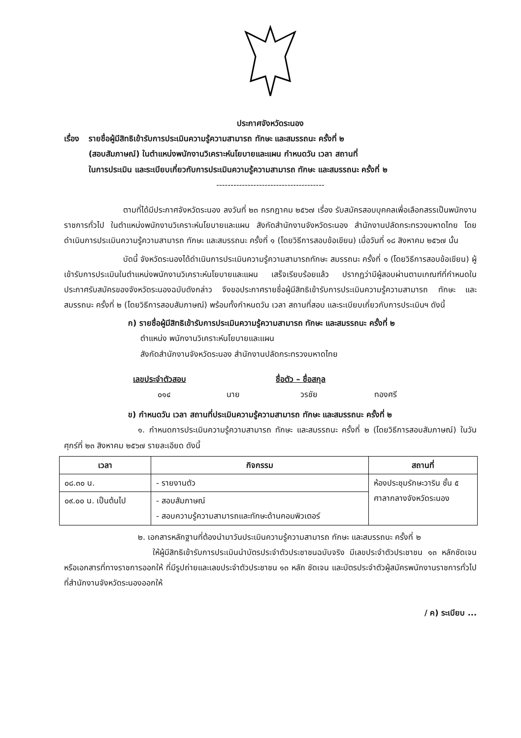ประกาศจังหวัดระนอง
เรื่อง
รายชื่อผู้มีสิทธิเข้ารับการประเมินความรู้ความสามารถ ทักษะ และสมรรถนะ ครั้งที่ ๒
(สอบสัมภาษณ์) ในตำแหน่งพนักงานวิเคราะห์นโยบายและแผน กำหนดวัน เวลา สถานที่
ในการประเมิน และระเบียบเกี่ยวกับการประเมินความรู้ความสามารถ ทักษะ และสมรรถนะ ครั้งที่ ๒
--------------------------------------
ตามที่ได้มีประกาศจังหวัดระนอง ลงวันที่ ๒๓ กรกฎาคม ๒๕๖๗ เรื่อง รับสมัครสอบบุคคลเพื่อเลือกสรรเป็นพนักงานราชการทั่วไป ในตำแหน่งพนักงานวิเคราะห์นโยบายและแผน สังกัดสำนักงานจังหวัดระนอง สำนักงานปลัดกระทรวงมหาดไทย โดยดำเนินการประเมินความรู้ความสามารถ ทักษะ และสมรรถนะ ครั้งที่ ๑ (โดยวิธีการสอบข้อเขียน) เมื่อวันที่ ๑๘ สิงหาคม ๒๕๖๗ นั้น
บัดนี้ จังหวัดระนองได้ดำเนินการประเมินความรู้ความสามารถทักษะ สมรรถนะ ครั้งที่ ๑ (โดยวิธีการสอบข้อเขียน) ผู้เข้ารับการประเมินในตำแหน่งพนักงานวิเคราะห์นโยบายและแผน เสร็จเรียบร้อยแล้ว ปรากฏว่ามีผู้สอบผ่านตามเกณฑ์ที่กำหนดในประกาศรับสมัครของจังหวัดระนองฉบับดังกล่าว จึงขอประกาศรายชื่อผู้มีสิทธิเข้ารับการประเมินความรู้ความสามารถ ทักษะ และสมรรถนะ ครั้งที่ ๒ (โดยวิธีการสอบสัมภาษณ์) พร้อมทั้งกำหนดวัน เวลา สถานที่สอบ และระเบียบเกี่ยวกับการประเมินฯ ดังนี้
ก) รายชื่อผู้มีสิทธิเข้ารับการประเมินความรู้ความสามารถ ทักษะ และสมรรถนะ ครั้งที่ ๒
ตำแหน่ง พนักงานวิเคราะห์นโยบายและแผน
สังกัดสำนักงานจังหวัดระนอง สำนักงานปลัดกระทรวงมหาดไทย
เลขประจำตัวสอบ ชื่อตัว – ชื่อสกุล
๐๑๔ นาย วรชัย ทองศรี
ข) กำหนดวัน เวลา สถานที่ประเมินความรู้ความสามารถ ทักษะ และสมรรถนะ ครั้งที่ ๒
๑. กำหนดการประเมินความรู้ความสามารถ ทักษะ และสมรรถนะ ครั้งที่ ๒ (โดยวิธีการสอบสัมภาษณ์) ในวันศุกร์ที่ ๒๓ สิงหาคม ๒๕๖๗ รายละเอียด ดังนี้
| เวลา | กิจกรรม | สถานที่ |
| --- | --- | --- |
| ๐๘.๓๐ น. | - รายงานตัว | ห้องประชุมรักษะวาริน ชั้น ๕ ศาลากลางจังหวัดระนอง |
| ๐๙.๐๐ น. เป็นต้นไป | - สอบสัมภาษณ์ - สอบความรู้ความสามารถและทักษะด้านคอมพิวเตอร์ | |
๒. เอกสารหลักฐานที่ต้องนำมาวันประเมินความรู้ความสามารถ ทักษะ และสมรรถนะ ครั้งที่ ๒
ให้ผู้มีสิทธิเข้ารับการประเมินนำบัตรประจำตัวประชาชนฉบับจริง มีเลขประจำตัวประชาชน ๑๓ หลักชัดเจน หรือเอกสารที่ทางราชการออกให้ ที่มีรูปถ่ายและเลขประจำตัวประชาชน ๑๓ หลัก ชัดเจน และบัตรประจำตัวผู้สมัครพนักงานราชการทั่วไป ที่สำนักงานจังหวัดระนองออกให้
/ ค) ระเบียบ ...